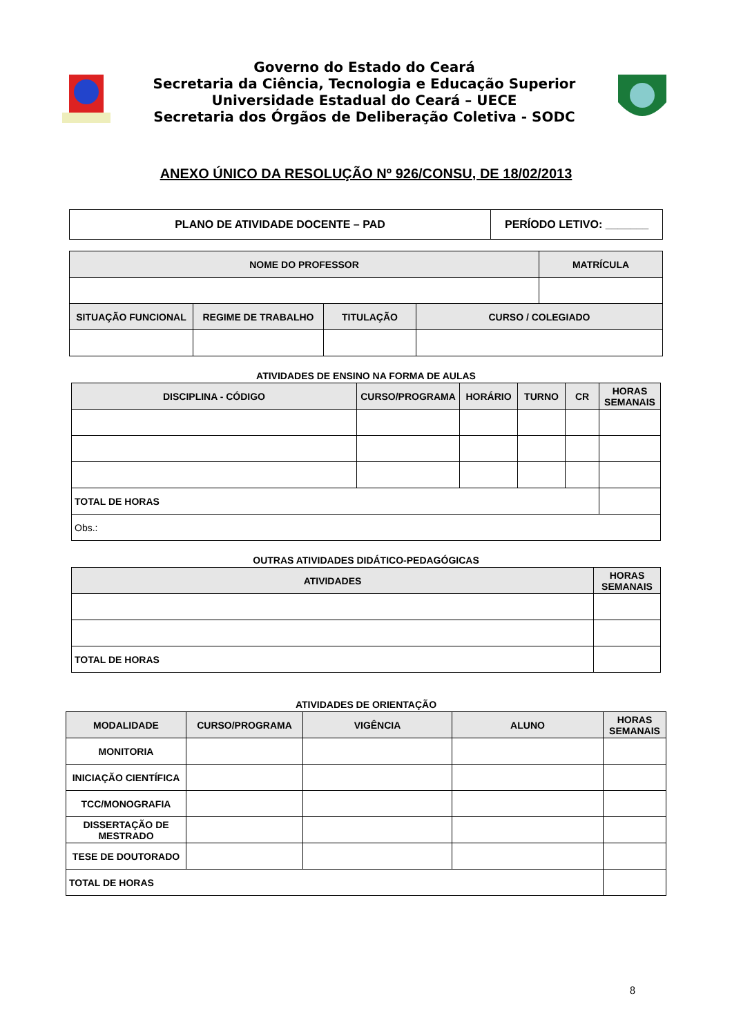Governo do Estado do Ceará
Secretaria da Ciência, Tecnologia e Educação Superior
Universidade Estadual do Ceará – UECE
Secretaria dos Órgãos de Deliberação Coletiva - SODC
ANEXO ÚNICO DA RESOLUÇÃO Nº 926/CONSU, DE 18/02/2013
| PLANO DE ATIVIDADE DOCENTE – PAD | PERÍODO LETIVO: _______ |
| NOME DO PROFESSOR | | | | MATRÍCULA |
| --- | --- | --- | --- | --- |
| SITUAÇÃO FUNCIONAL | REGIME DE TRABALHO | TITULAÇÃO | CURSO / COLEGIADO | |
ATIVIDADES DE ENSINO NA FORMA DE AULAS
| DISCIPLINA - CÓDIGO | CURSO/PROGRAMA | HORÁRIO | TURNO | CR | HORAS SEMANAIS |
| --- | --- | --- | --- | --- | --- |
| TOTAL DE HORAS | | | | | |
| Obs.: | | | | | |
OUTRAS ATIVIDADES DIDÁTICO-PEDAGÓGICAS
| ATIVIDADES | HORAS SEMANAIS |
| --- | --- |
| TOTAL DE HORAS | |
ATIVIDADES DE ORIENTAÇÃO
| MODALIDADE | CURSO/PROGRAMA | VIGÊNCIA | ALUNO | HORAS SEMANAIS |
| --- | --- | --- | --- | --- |
| MONITORIA | | | | |
| INICIAÇÃO CIENTÍFICA | | | | |
| TCC/MONOGRAFIA | | | | |
| DISSERTAÇÃO DE MESTRADO | | | | |
| TESE DE DOUTORADO | | | | |
| TOTAL DE HORAS | | | | |
8